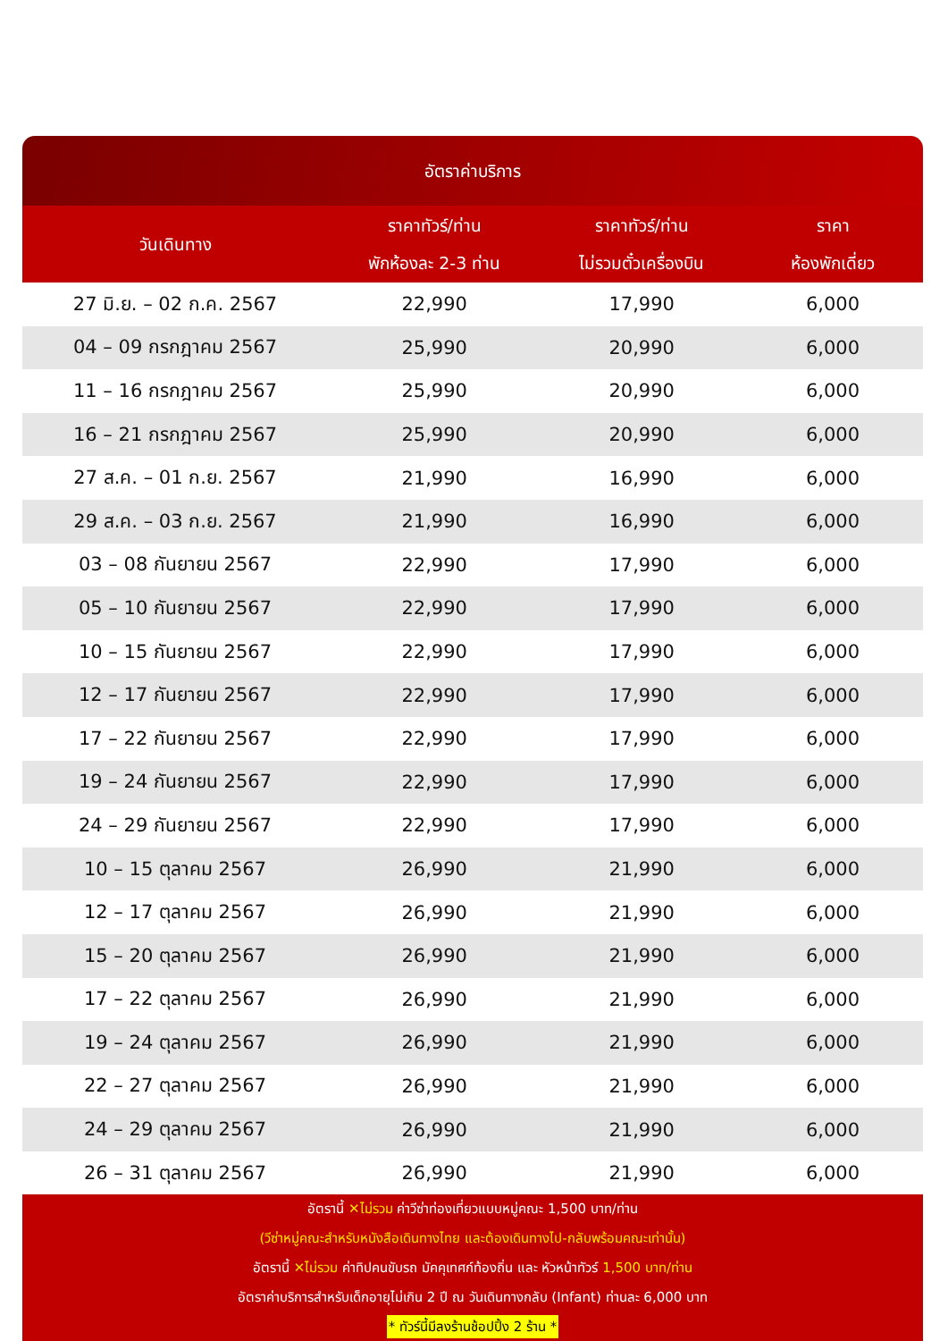อัตราค่าบริการ
| วันเดินทาง | ราคาทัวร์/ท่าน พักห้องละ 2-3 ท่าน | ราคาทัวร์/ท่าน ไม่รวมตั๋วเครื่องบิน | ราคา ห้องพักเดี่ยว |
| --- | --- | --- | --- |
| 27 มิ.ย. – 02 ก.ค. 2567 | 22,990 | 17,990 | 6,000 |
| 04 – 09 กรกฎาคม 2567 | 25,990 | 20,990 | 6,000 |
| 11 – 16 กรกฎาคม 2567 | 25,990 | 20,990 | 6,000 |
| 16 – 21 กรกฎาคม 2567 | 25,990 | 20,990 | 6,000 |
| 27 ส.ค. – 01 ก.ย. 2567 | 21,990 | 16,990 | 6,000 |
| 29 ส.ค. – 03 ก.ย. 2567 | 21,990 | 16,990 | 6,000 |
| 03 – 08 กันยายน 2567 | 22,990 | 17,990 | 6,000 |
| 05 – 10 กันยายน 2567 | 22,990 | 17,990 | 6,000 |
| 10 – 15 กันยายน 2567 | 22,990 | 17,990 | 6,000 |
| 12 – 17 กันยายน 2567 | 22,990 | 17,990 | 6,000 |
| 17 – 22 กันยายน 2567 | 22,990 | 17,990 | 6,000 |
| 19 – 24 กันยายน 2567 | 22,990 | 17,990 | 6,000 |
| 24 – 29 กันยายน 2567 | 22,990 | 17,990 | 6,000 |
| 10 – 15 ตุลาคม 2567 | 26,990 | 21,990 | 6,000 |
| 12 – 17 ตุลาคม 2567 | 26,990 | 21,990 | 6,000 |
| 15 – 20 ตุลาคม 2567 | 26,990 | 21,990 | 6,000 |
| 17 – 22 ตุลาคม 2567 | 26,990 | 21,990 | 6,000 |
| 19 – 24 ตุลาคม 2567 | 26,990 | 21,990 | 6,000 |
| 22 – 27 ตุลาคม 2567 | 26,990 | 21,990 | 6,000 |
| 24 – 29 ตุลาคม 2567 | 26,990 | 21,990 | 6,000 |
| 26 – 31 ตุลาคม 2567 | 26,990 | 21,990 | 6,000 |
อัตรานี้ ✕ไม่รวม ค่าวีซ่าท่องเที่ยวแบบหมู่คณะ 1,500 บาท/ท่าน
(วีซ่าหมู่คณะสำหรับหนังสือเดินทางไทย และต้องเดินทางไป-กลับพร้อมคณะเท่านั้น)
อัตรานี้ ✕ไม่รวม ค่าทิปคนขับรถ มัคคุเทศก์ท้องถิ่น และ หัวหน้าทัวร์ 1,500 บาท/ท่าน
อัตราค่าบริการสำหรับเด็กอายุไม่เกิน 2 ปี ณ วันเดินทางกลับ (Infant) ท่านละ 6,000 บาท
* ทัวร์นี้มีลงร้านช้อปปิ้ง 2 ร้าน *